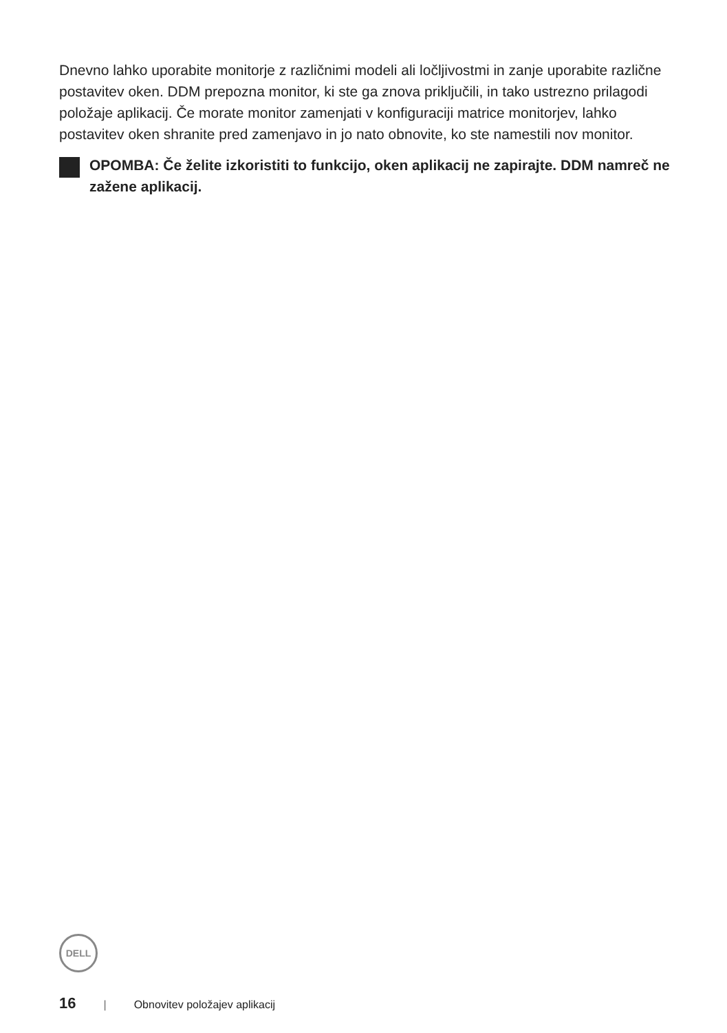Dnevno lahko uporabite monitorje z različnimi modeli ali ločljivostmi in zanje uporabite različne postavitev oken. DDM prepozna monitor, ki ste ga znova priključili, in tako ustrezno prilagodi položaje aplikacij. Če morate monitor zamenjati v konfiguraciji matrice monitorjev, lahko postavitev oken shranite pred zamenjavo in jo nato obnovite, ko ste namestili nov monitor.
OPOMBA: Če želite izkoristiti to funkcijo, oken aplikacij ne zapirajte. DDM namreč ne zažene aplikacij.
DELL
16 | Obnovitev položajev aplikacij